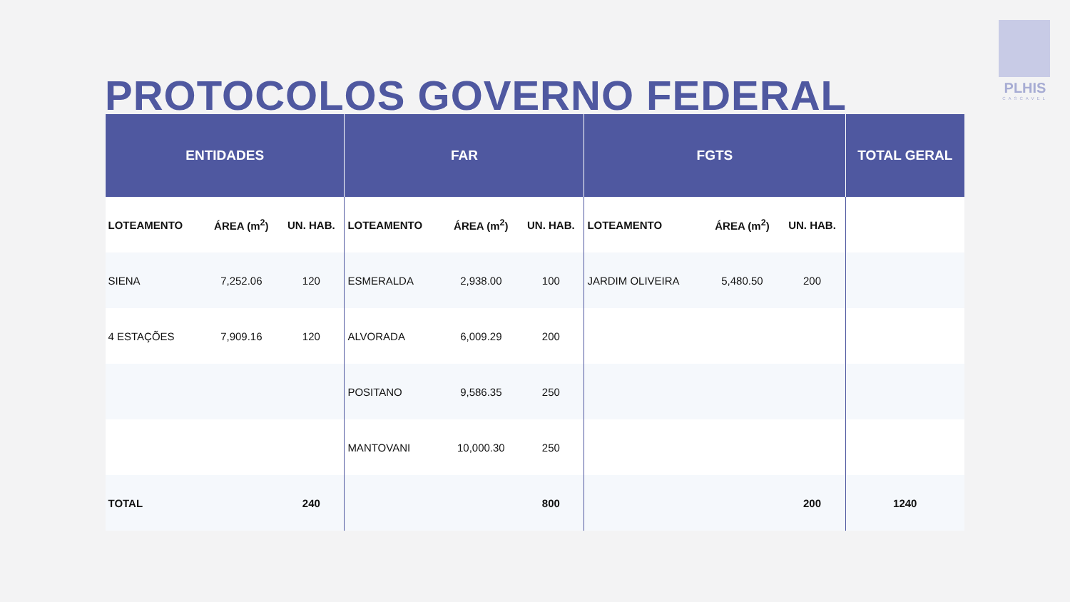PROTOCOLOS GOVERNO FEDERAL
PLHIS
CASCAVEL
| ENTIDADES | | | FAR | | | FGTS | | | TOTAL GERAL |
| --- | --- | --- | --- | --- | --- | --- | --- | --- | --- |
| LOTEAMENTO | ÁREA (m<sup>2</sup>) | UN. HAB. | LOTEAMENTO | ÁREA (m<sup>2</sup>) | UN. HAB. | LOTEAMENTO | ÁREA (m<sup>2</sup>) | UN. HAB. | |
| SIENA | 7,252.06 | 120 | ESMERALDA | 2,938.00 | 100 | JARDIM OLIVEIRA | 5,480.50 | 200 | |
| 4 ESTAÇÕES | 7,909.16 | 120 | ALVORADA | 6,009.29 | 200 | | | | |
| | | | POSITANO | 9,586.35 | 250 | | | | |
| | | | MANTOVANI | 10,000.30 | 250 | | | | |
| TOTAL | | 240 | | | 800 | | | 200 | 1240 |